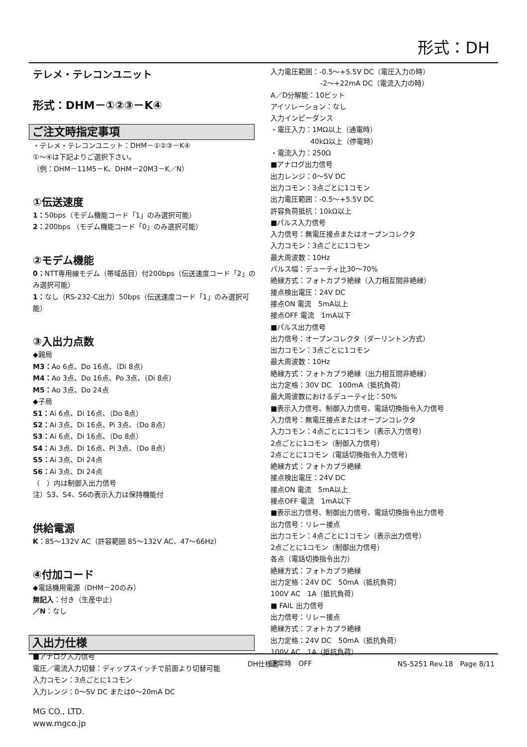形式：DH
テレメ・テレコンユニット
形式：DHM－①②③－K④
ご注文時指定事項
・テレメ・テレコンユニット：DHM－①②③－K④
①～④は下記よりご選択下さい。
（例：DHM－11M5－K、DHM－20M3－K／N）
①伝送速度
1：50bps（モデム機能コード「1」のみ選択可能）
2：200bps （モデム機能コード「0」のみ選択可能）
②モデム機能
0：NTT専用線モデム（帯域品目）付200bps（伝送速度コード「2」のみ選択可能）
1：なし（RS-232-C出力）50bps（伝送速度コード「1」のみ選択可能）
③入出力点数
◆親局
M3：Ao 6点、Do 16点、（Di 8点）
M4：Ao 3点、Do 16点、Po 3点、（Di 8点）
M5：Ao 3点、Do 24点
◆子局
S1：Ai 6点、Di 16点、（Do 8点）
S2：Ai 3点、Di 16点、Pi 3点、（Do 8点）
S3：Ai 6点、Di 16点、（Do 8点）
S4：Ai 3点、Di 16点、Pi 3点、（Do 8点）
S5：Ai 3点、Di 24点
S6：Ai 3点、Di 24点
（　）内は制御入出力信号
注）S3、S4、S6の表示入力は保持機能付
供給電源
K：85～132V AC（許容範囲 85～132V AC、47～66Hz）
④付加コード
◆電話機用電源（DHM－20のみ）
無記入：付き（生産中止）
／N：なし
入出力仕様
■アナログ入力信号
電圧／電流入力切替：ディップスイッチで前面より切替可能
入力コモン：3点ごとに1コモン
入力レンジ：0～5V DC または0～20mA DC
入力電圧範囲：-0.5～+5.5V DC（電圧入力の時）
-2～+22mA DC（電流入力の時）
A／D分解能：10ビット
アイソレーション：なし
入力インピーダンス
・電圧入力：1MΩ以上（通電時）
40kΩ以上（停電時）
・電流入力：250Ω
■アナログ出力信号
出力レンジ：0～5V DC
出力コモン：3点ごとに1コモン
出力電圧範囲：-0.5～+5.5V DC
許容負荷抵抗：10kΩ以上
■パルス入力信号
入力信号：無電圧接点またはオープンコレクタ
入力コモン：3点ごとに1コモン
最大周波数：10Hz
パルス幅：デューティ比30～70%
絶縁方式：フォトカプラ絶縁（入力相互間非絶縁）
接点検出電圧：24V DC
接点ON 電流　5mA以上
接点OFF 電流　1mA以下
■パルス出力信号
出力信号：オープンコレクタ（ダーリントン方式）
出力コモン：3点ごとに1コモン
最大周波数：10Hz
絶縁方式：フォトカプラ絶縁（出力相互間非絶縁）
出力定格：30V DC　100mA（抵抗負荷）
最大周波数におけるデューティ比：50%
■表示入力信号、制御入力信号、電話切換指令入力信号
入力信号：無電圧接点またはオープンコレクタ
入力コモン：4点ごとに1コモン（表示入力信号）
2点ごとに1コモン（制御入力信号）
2点ごとに1コモン（電話切換指令入力信号）
絶縁方式：フォトカプラ絶縁
接点検出電圧：24V DC
接点ON 電流　5mA以上
接点OFF 電流　1mA以下
■表示出力信号、制御出力信号、電話切換指令出力信号
出力信号：リレー接点
出力コモン：4点ごとに1コモン（表示出力信号）
2点ごとに1コモン（制御出力信号）
各点（電話切換指令出力）
絶縁方式：フォトカプラ絶縁
出力定格：24V DC　50mA（抵抗負荷）
100V AC　1A（抵抗負荷）
■ FAIL 出力信号
出力信号：リレー接点
絶縁方式：フォトカプラ絶縁
出力定格：24V DC　50mA（抵抗負荷）
100V AC　1A（抵抗負荷）
正常時　OFF
DH仕様書 NS-5251 Rev.18　Page 8/11
MG CO., LTD.
www.mgco.jp